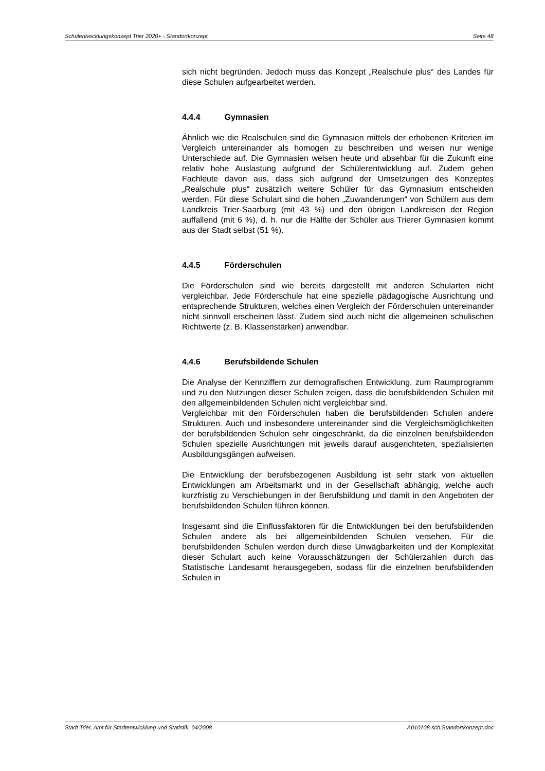Schulentwicklungskonzept Trier 2020+ - Standortkonzept Seite 48
sich nicht begründen. Jedoch muss das Konzept „Realschule plus“ des Landes für diese Schulen aufgearbeitet werden.
4.4.4 Gymnasien
Ähnlich wie die Realschulen sind die Gymnasien mittels der erhobenen Kriterien im Vergleich untereinander als homogen zu beschreiben und weisen nur wenige Unterschiede auf. Die Gymnasien weisen heute und absehbar für die Zukunft eine relativ hohe Auslastung aufgrund der Schülerentwicklung auf. Zudem gehen Fachleute davon aus, dass sich aufgrund der Umsetzungen des Konzeptes „Realschule plus“ zusätzlich weitere Schüler für das Gymnasium entscheiden werden. Für diese Schulart sind die hohen „Zuwanderungen“ von Schülern aus dem Landkreis Trier-Saarburg (mit 43 %) und den übrigen Landkreisen der Region auffallend (mit 6 %), d. h. nur die Hälfte der Schüler aus Trierer Gymnasien kommt aus der Stadt selbst (51 %).
4.4.5 Förderschulen
Die Förderschulen sind wie bereits dargestellt mit anderen Schularten nicht vergleichbar. Jede Förderschule hat eine spezielle pädagogische Ausrichtung und entsprechende Strukturen, welches einen Vergleich der Förderschulen untereinander nicht sinnvoll erscheinen lässt. Zudem sind auch nicht die allgemeinen schulischen Richtwerte (z. B. Klassenstärken) anwendbar.
4.4.6 Berufsbildende Schulen
Die Analyse der Kennziffern zur demografischen Entwicklung, zum Raumprogramm und zu den Nutzungen dieser Schulen zeigen, dass die berufsbildenden Schulen mit den allgemeinbildenden Schulen nicht vergleichbar sind.
Vergleichbar mit den Förderschulen haben die berufsbildenden Schulen andere Strukturen. Auch und insbesondere untereinander sind die Vergleichsmöglichkeiten der berufsbildenden Schulen sehr eingeschränkt, da die einzelnen berufsbildenden Schulen spezielle Ausrichtungen mit jeweils darauf ausgerichteten, spezialisierten Ausbildungsgängen aufweisen.
Die Entwicklung der berufsbezogenen Ausbildung ist sehr stark von aktuellen Entwicklungen am Arbeitsmarkt und in der Gesellschaft abhängig, welche auch kurzfristig zu Verschiebungen in der Berufsbildung und damit in den Angeboten der berufsbildenden Schulen führen können.
Insgesamt sind die Einflussfaktoren für die Entwicklungen bei den berufsbildenden Schulen andere als bei allgemeinbildenden Schulen versehen. Für die berufsbildenden Schulen werden durch diese Unwägbarkeiten und der Komplexität dieser Schulart auch keine Vorausschätzungen der Schülerzahlen durch das Statistische Landesamt herausgegeben, sodass für die einzelnen berufsbildenden Schulen in
Stadt Trier, Amt für Stadtentwicklung und Statistik, 04/2008 A010108.sch.Standortkonzept.doc